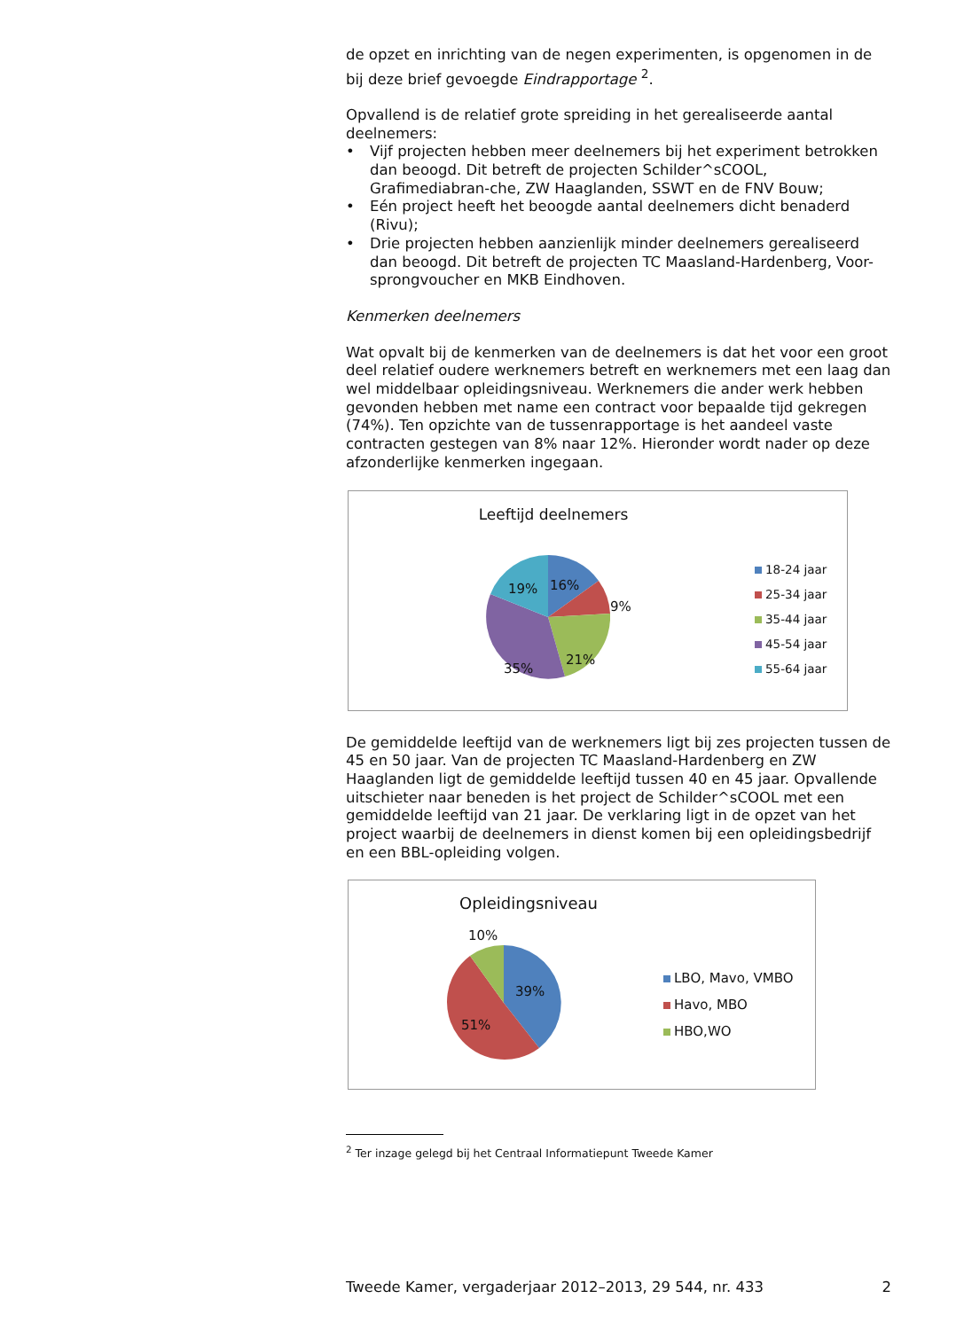de opzet en inrichting van de negen experimenten, is opgenomen in de bij deze brief gevoegde Eindrapportage <sup>2</sup>.
Opvallend is de relatief grote spreiding in het gerealiseerde aantal deelnemers:
• Vijf projecten hebben meer deelnemers bij het experiment betrokken dan beoogd. Dit betreft de projecten Schilder^sCOOL, Grafimediabran-che, ZW Haaglanden, SSWT en de FNV Bouw;
• Eén project heeft het beoogde aantal deelnemers dicht benaderd (Rivu);
• Drie projecten hebben aanzienlijk minder deelnemers gerealiseerd dan beoogd. Dit betreft de projecten TC Maasland-Hardenberg, Voor-sprongvoucher en MKB Eindhoven.
Kenmerken deelnemers
Wat opvalt bij de kenmerken van de deelnemers is dat het voor een groot deel relatief oudere werknemers betreft en werknemers met een laag dan wel middelbaar opleidingsniveau. Werknemers die ander werk hebben gevonden hebben met name een contract voor bepaalde tijd gekregen (74%). Ten opzichte van de tussenrapportage is het aandeel vaste contracten gestegen van 8% naar 12%. Hieronder wordt nader op deze afzonderlijke kenmerken ingegaan.
Leeftijd deelnemers
16%
9%
21%
35%
19%
18-24 jaar
25-34 jaar
35-44 jaar
45-54 jaar
55-64 jaar
De gemiddelde leeftijd van de werknemers ligt bij zes projecten tussen de 45 en 50 jaar. Van de projecten TC Maasland-Hardenberg en ZW Haaglanden ligt de gemiddelde leeftijd tussen 40 en 45 jaar. Opvallende uitschieter naar beneden is het project de Schilder^sCOOL met een gemiddelde leeftijd van 21 jaar. De verklaring ligt in de opzet van het project waarbij de deelnemers in dienst komen bij een opleidingsbedrijf en een BBL-opleiding volgen.
Opleidingsniveau
10%
39%
51%
LBO, Mavo, VMBO
Havo, MBO
HBO,WO
<sup>2</sup> Ter inzage gelegd bij het Centraal Informatiepunt Tweede Kamer
Tweede Kamer, vergaderjaar 2012–2013, 29 544, nr. 433 2